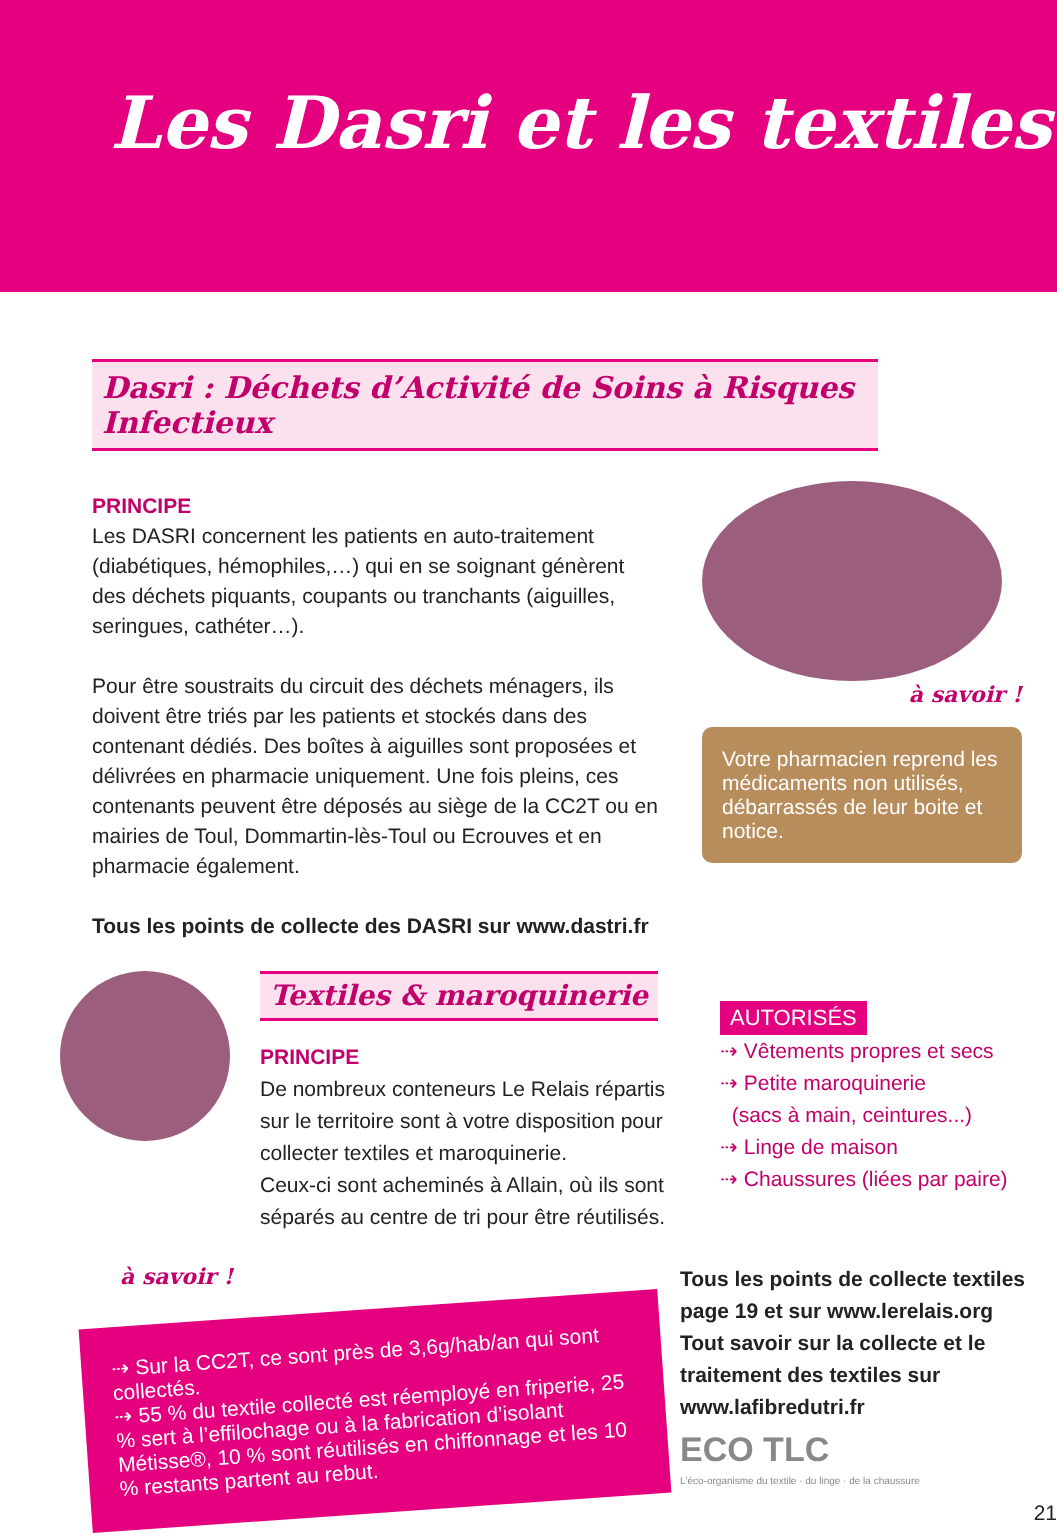Les Dasri et les textiles
Dasri : Déchets d’Activité de Soins à Risques Infectieux
PRINCIPE
Les DASRI concernent les patients en auto-traitement (diabétiques, hémophiles,…) qui en se soignant génèrent des déchets piquants, coupants ou tranchants (aiguilles, seringues, cathéter…).
Pour être soustraits du circuit des déchets ménagers, ils doivent être triés par les patients et stockés dans des contenant dédiés. Des boîtes à aiguilles sont proposées et délivrées en pharmacie uniquement. Une fois pleins, ces contenants peuvent être déposés au siège de la CC2T ou en mairies de Toul, Dommartin-lès-Toul ou Ecrouves et en pharmacie également.
Tous les points de collecte des DASRI sur www.dastri.fr
à savoir !
Votre pharmacien reprend les médicaments non utilisés, débarrassés de leur boite et notice.
Textiles & maroquinerie
PRINCIPE
De nombreux conteneurs Le Relais répartis sur le territoire sont à votre disposition pour collecter textiles et maroquinerie.
Ceux-ci sont acheminés à Allain, où ils sont séparés au centre de tri pour être réutilisés.
AUTORISÉS
⇢ Vêtements propres et secs
⇢ Petite maroquinerie
(sacs à main, ceintures...)
⇢ Linge de maison
⇢ Chaussures (liées par paire)
à savoir !
⇢ Sur la CC2T, ce sont près de 3,6g/hab/an qui sont collectés.
⇢ 55 % du textile collecté est réemployé en friperie, 25 % sert à l’effilochage ou à la fabrication d’isolant Métisse®, 10 % sont réutilisés en chiffonnage et les 10 % restants partent au rebut.
Tous les points de collecte textiles page 19 et sur www.lerelais.org
Tout savoir sur la collecte et le traitement des textiles sur www.lafibredutri.fr
ECO TLC
L'éco-organisme du textile · du linge · de la chaussure
21